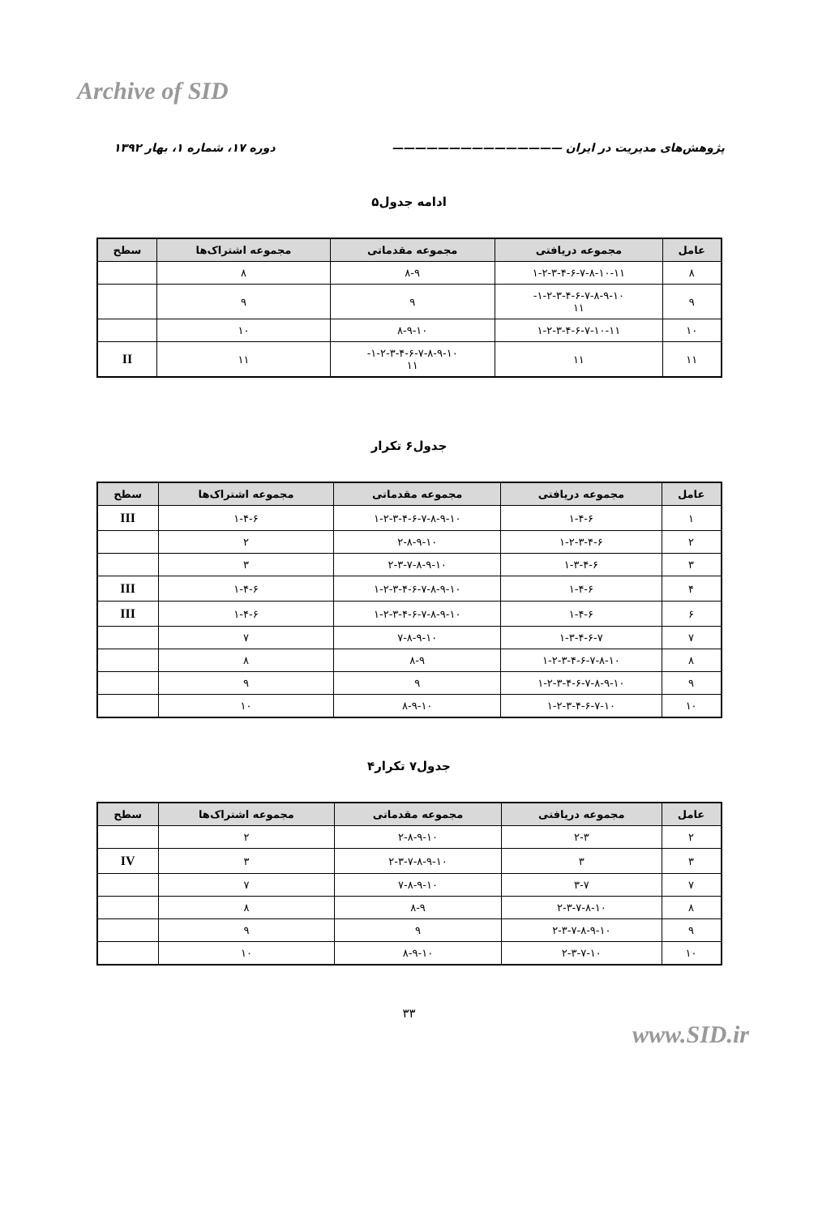Archive of SID
پژوهش‌های مدیریت در ایران ——————————————— دوره ۱۷، شماره ۱، بهار ۱۳۹۲
ادامه جدول۵
| عامل | مجموعه دریافتی | مجموعه مقدماتی | مجموعه اشتراک‌ها | سطح |
| --- | --- | --- | --- | --- |
| ۸ | ۱-۲-۳-۴-۶-۷-۸-۱۰-۱۱ | ۸-۹ | ۸ | |
| ۹ | ۱-۲-۳-۴-۶-۷-۸-۹-۱۰- ۱۱ | ۹ | ۹ | |
| ۱۰ | ۱-۲-۳-۴-۶-۷-۱۰-۱۱ | ۸-۹-۱۰ | ۱۰ | |
| ۱۱ | ۱۱ | ۱-۲-۳-۴-۶-۷-۸-۹-۱۰- ۱۱ | ۱۱ | II |
جدول۶ تکرار
| عامل | مجموعه دریافتی | مجموعه مقدماتی | مجموعه اشتراک‌ها | سطح |
| --- | --- | --- | --- | --- |
| ۱ | ۱-۴-۶ | ۱-۲-۳-۴-۶-۷-۸-۹-۱۰ | ۱-۴-۶ | III |
| ۲ | ۱-۲-۳-۴-۶ | ۲-۸-۹-۱۰ | ۲ | |
| ۳ | ۱-۳-۴-۶ | ۲-۳-۷-۸-۹-۱۰ | ۳ | |
| ۴ | ۱-۴-۶ | ۱-۲-۳-۴-۶-۷-۸-۹-۱۰ | ۱-۴-۶ | III |
| ۶ | ۱-۴-۶ | ۱-۲-۳-۴-۶-۷-۸-۹-۱۰ | ۱-۴-۶ | III |
| ۷ | ۱-۳-۴-۶-۷ | ۷-۸-۹-۱۰ | ۷ | |
| ۸ | ۱-۲-۳-۴-۶-۷-۸-۱۰ | ۸-۹ | ۸ | |
| ۹ | ۱-۲-۳-۴-۶-۷-۸-۹-۱۰ | ۹ | ۹ | |
| ۱۰ | ۱-۲-۳-۴-۶-۷-۱۰ | ۸-۹-۱۰ | ۱۰ | |
جدول۷ تکرار۴
| عامل | مجموعه دریافتی | مجموعه مقدماتی | مجموعه اشتراک‌ها | سطح |
| --- | --- | --- | --- | --- |
| ۲ | ۲-۳ | ۲-۸-۹-۱۰ | ۲ | |
| ۳ | ۳ | ۲-۳-۷-۸-۹-۱۰ | ۳ | IV |
| ۷ | ۳-۷ | ۷-۸-۹-۱۰ | ۷ | |
| ۸ | ۲-۳-۷-۸-۱۰ | ۸-۹ | ۸ | |
| ۹ | ۲-۳-۷-۸-۹-۱۰ | ۹ | ۹ | |
| ۱۰ | ۲-۳-۷-۱۰ | ۸-۹-۱۰ | ۱۰ | |
۳۳
www.SID.ir